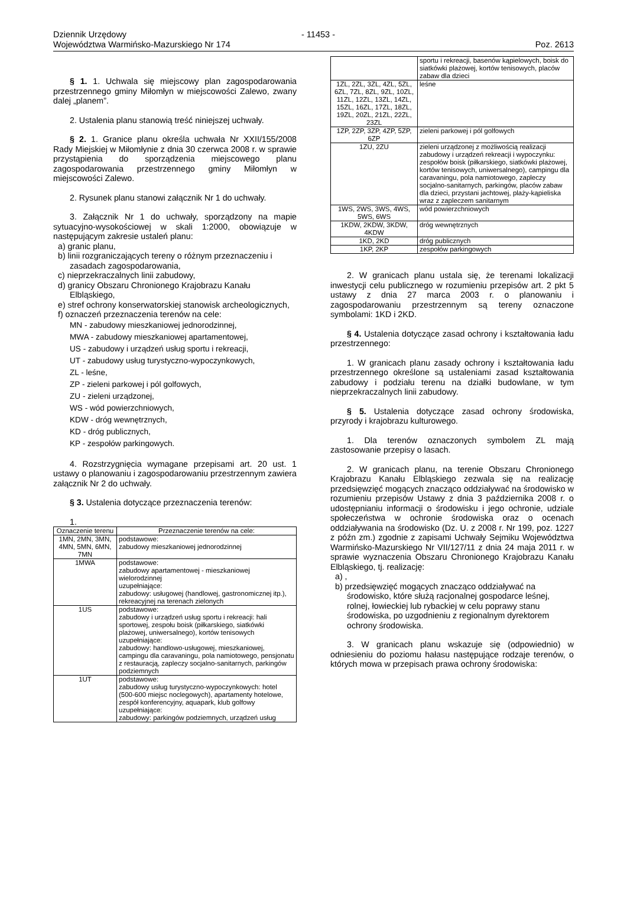Dziennik Urzędowy
Województwa Warmińsko-Mazurskiego Nr 174
- 11453 -
Poz. 2613
§ 1. 1. Uchwala się miejscowy plan zagospodarowania przestrzennego gminy Miłomłyn w miejscowości Zalewo, zwany dalej „planem”.
2. Ustalenia planu stanowią treść niniejszej uchwały.
§ 2. 1. Granice planu określa uchwała Nr XXII/155/2008 Rady Miejskiej w Miłomłynie z dnia 30 czerwca 2008 r. w sprawie przystąpienia do sporządzenia miejscowego planu zagospodarowania przestrzennego gminy Miłomłyn w miejscowości Zalewo.
2. Rysunek planu stanowi załącznik Nr 1 do uchwały.
3. Załącznik Nr 1 do uchwały, sporządzony na mapie sytuacyjno-wysokościowej w skali 1:2000, obowiązuje w następującym zakresie ustaleń planu:
a) granic planu,
b) linii rozgraniczających tereny o różnym przeznaczeniu i zasadach zagospodarowania,
c) nieprzekraczalnych linii zabudowy,
d) granicy Obszaru Chronionego Krajobrazu Kanału Elbląskiego,
e) stref ochrony konserwatorskiej stanowisk archeologicznych,
f) oznaczeń przeznaczenia terenów na cele:
MN - zabudowy mieszkaniowej jednorodzinnej,
MWA - zabudowy mieszkaniowej apartamentowej,
US - zabudowy i urządzeń usług sportu i rekreacji,
UT - zabudowy usług turystyczno-wypoczynkowych,
ZL - leśne,
ZP - zieleni parkowej i pól golfowych,
ZU - zieleni urządzonej,
WS - wód powierzchniowych,
KDW - dróg wewnętrznych,
KD - dróg publicznych,
KP - zespołów parkingowych.
4. Rozstrzygnięcia wymagane przepisami art. 20 ust. 1 ustawy o planowaniu i zagospodarowaniu przestrzennym zawiera załącznik Nr 2 do uchwały.
§ 3. Ustalenia dotyczące przeznaczenia terenów:
1.
| Oznaczenie terenu | Przeznaczenie terenów na cele: |
| --- | --- |
| 1MN, 2MN, 3MN, 4MN, 5MN, 6MN, 7MN | podstawowe: zabudowy mieszkaniowej jednorodzinnej |
| 1MWA | podstawowe: zabudowy apartamentowej - mieszkaniowej wielorodzinnej uzupełniające: zabudowy: usługowej (handlowej, gastronomicznej itp.), rekreacyjnej na terenach zielonych |
| 1US | podstawowe: zabudowy i urządzeń usług sportu i rekreacji: hali sportowej, zespołu boisk (piłkarskiego, siatkówki plażowej, uniwersalnego), kortów tenisowych uzupełniające: zabudowy: handlowo-usługowej, mieszkaniowej, campingu dla caravaningu, pola namiotowego, pensjonatu z restauracją, zapleczy socjalno-sanitarnych, parkingów podziemnych |
| 1UT | podstawowe: zabudowy usług turystyczno-wypoczynkowych: hotel (500-600 miejsc noclegowych), apartamenty hotelowe, zespół konferencyjny, aquapark, klub golfowy uzupełniające: zabudowy: parkingów podziemnych, urządzeń usług |
| | sportu i rekreacji, basenów kąpielowych, boisk do siatkówki plażowej, kortów tenisowych, placów zabaw dla dzieci |
| 1ZL, 2ZL, 3ZL, 4ZL, 5ZL, 6ZL, 7ZL, 8ZL, 9ZL, 10ZL, 11ZL, 12ZL, 13ZL, 14ZL, 15ZL, 16ZL, 17ZL, 18ZL, 19ZL, 20ZL, 21ZL, 22ZL, 23ZL | leśne |
| 1ZP, 2ZP, 3ZP, 4ZP, 5ZP, 6ZP | zieleni parkowej i pól golfowych |
| 1ZU, 2ZU | zieleni urządzonej z możliwością realizacji zabudowy i urządzeń rekreacji i wypoczynku: zespołów boisk (piłkarskiego, siatkówki plażowej, kortów tenisowych, uniwersalnego), campingu dla caravaningu, pola namiotowego, zapleczy socjalno-sanitarnych, parkingów, placów zabaw dla dzieci, przystani jachtowej, plaży-kąpieliska wraz z zapleczem sanitarnym |
| 1WS, 2WS, 3WS, 4WS, 5WS, 6WS | wód powierzchniowych |
| 1KDW, 2KDW, 3KDW, 4KDW | dróg wewnętrznych |
| 1KD, 2KD | dróg publicznych |
| 1KP, 2KP | zespołów parkingowych |
2. W granicach planu ustala się, że terenami lokalizacji inwestycji celu publicznego w rozumieniu przepisów art. 2 pkt 5 ustawy z dnia 27 marca 2003 r. o planowaniu i zagospodarowaniu przestrzennym są tereny oznaczone symbolami: 1KD i 2KD.
§ 4. Ustalenia dotyczące zasad ochrony i kształtowania ładu przestrzennego:
1. W granicach planu zasady ochrony i kształtowania ładu przestrzennego określone są ustaleniami zasad kształtowania zabudowy i podziału terenu na działki budowlane, w tym nieprzekraczalnych linii zabudowy.
§ 5. Ustalenia dotyczące zasad ochrony środowiska, przyrody i krajobrazu kulturowego.
1. Dla terenów oznaczonych symbolem ZL mają zastosowanie przepisy o lasach.
2. W granicach planu, na terenie Obszaru Chronionego Krajobrazu Kanału Elbląskiego zezwala się na realizację przedsięwzięć mogących znacząco oddziaływać na środowisko w rozumieniu przepisów Ustawy z dnia 3 października 2008 r. o udostępnianiu informacji o środowisku i jego ochronie, udziale społeczeństwa w ochronie środowiska oraz o ocenach oddziaływania na środowisko (Dz. U. z 2008 r. Nr 199, poz. 1227 z późn zm.) zgodnie z zapisami Uchwały Sejmiku Województwa Warmińsko-Mazurskiego Nr VII/127/11 z dnia 24 maja 2011 r. w sprawie wyznaczenia Obszaru Chronionego Krajobrazu Kanału Elbląskiego, tj. realizację:
a) ,
b) przedsięwzięć mogących znacząco oddziaływać na środowisko, które służą racjonalnej gospodarce leśnej, rolnej, łowieckiej lub rybackiej w celu poprawy stanu środowiska, po uzgodnieniu z regionalnym dyrektorem ochrony środowiska.
3. W granicach planu wskazuje się (odpowiednio) w odniesieniu do poziomu hałasu następujące rodzaje terenów, o których mowa w przepisach prawa ochrony środowiska: